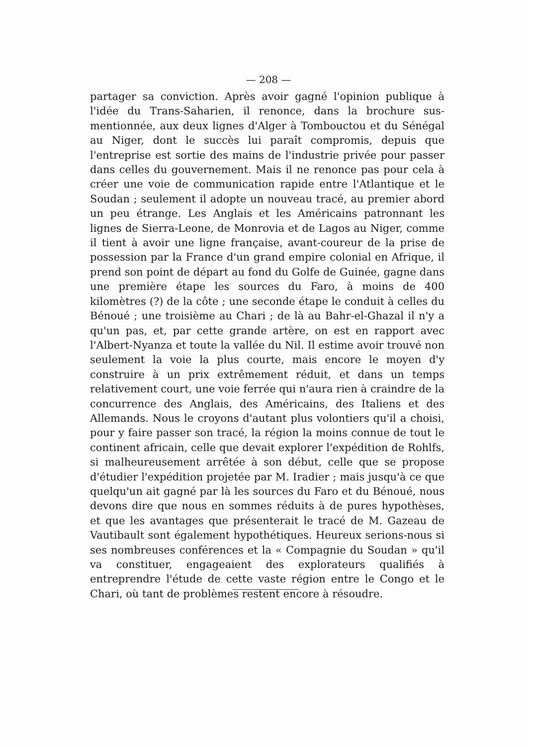— 208 —
partager sa conviction. Après avoir gagné l'opinion publique à l'idée du Trans-Saharien, il renonce, dans la brochure sus-mentionnée, aux deux lignes d'Alger à Tombouctou et du Sénégal au Niger, dont le succès lui paraît compromis, depuis que l'entreprise est sortie des mains de l'industrie privée pour passer dans celles du gouvernement. Mais il ne renonce pas pour cela à créer une voie de communication rapide entre l'Atlantique et le Soudan ; seulement il adopte un nouveau tracé, au premier abord un peu étrange. Les Anglais et les Américains patronnant les lignes de Sierra-Leone, de Monrovia et de Lagos au Niger, comme il tient à avoir une ligne française, avant-coureur de la prise de possession par la France d'un grand empire colonial en Afrique, il prend son point de départ au fond du Golfe de Guinée, gagne dans une première étape les sources du Faro, à moins de 400 kilomètres (?) de la côte ; une seconde étape le conduit à celles du Bénoué ; une troisième au Chari ; de là au Bahr-el-Ghazal il n'y a qu'un pas, et, par cette grande artère, on est en rapport avec l'Albert-Nyanza et toute la vallée du Nil. Il estime avoir trouvé non seulement la voie la plus courte, mais encore le moyen d'y construire à un prix extrêmement réduit, et dans un temps relativement court, une voie ferrée qui n'aura rien à craindre de la concurrence des Anglais, des Américains, des Italiens et des Allemands. Nous le croyons d'autant plus volontiers qu'il a choisi, pour y faire passer son tracé, la région la moins connue de tout le continent africain, celle que devait explorer l'expédition de Rohlfs, si malheureusement arrêtée à son début, celle que se propose d'étudier l'expédition projetée par M. Iradier ; mais jusqu'à ce que quelqu'un ait gagné par là les sources du Faro et du Bénoué, nous devons dire que nous en sommes réduits à de pures hypothèses, et que les avantages que présenterait le tracé de M. Gazeau de Vautibault sont également hypothétiques. Heureux serions-nous si ses nombreuses conférences et la « Compagnie du Soudan » qu'il va constituer, engageaient des explorateurs qualifiés à entreprendre l'étude de cette vaste région entre le Congo et le Chari, où tant de problèmes restent encore à résoudre.